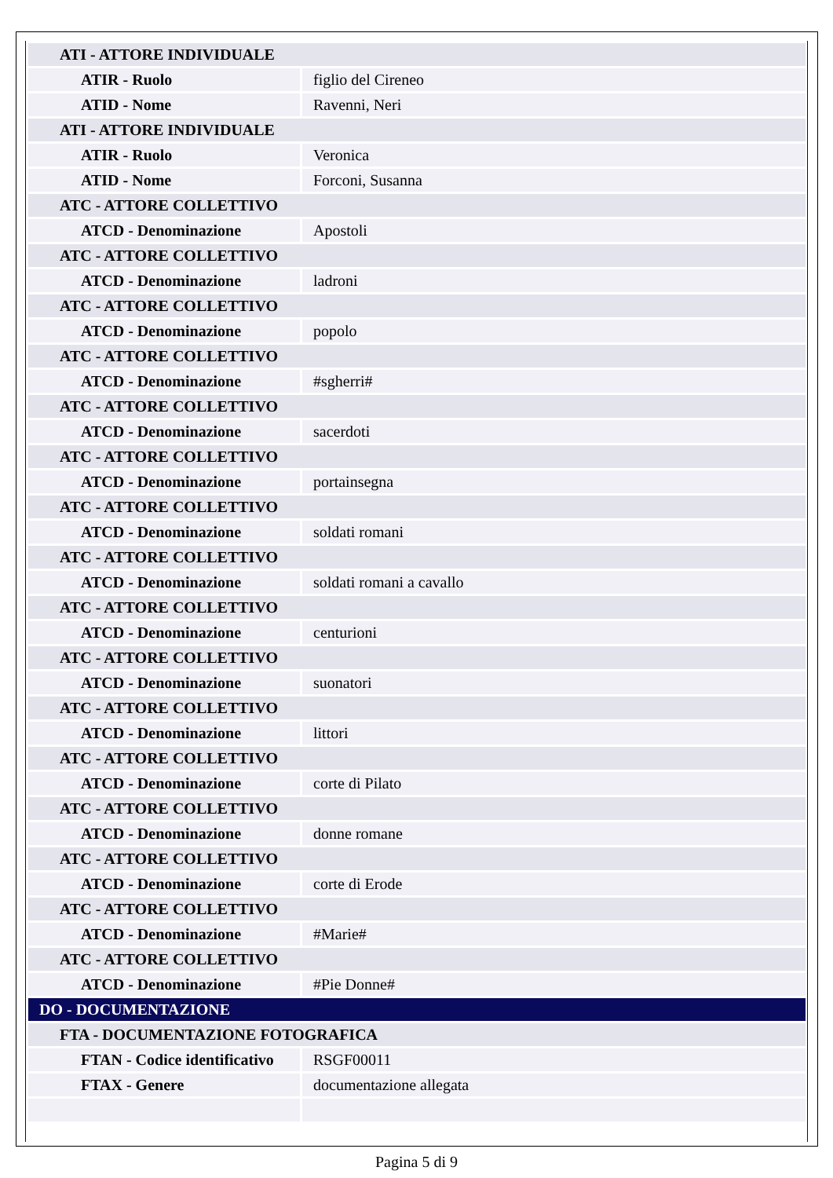| ATI - ATTORE INDIVIDUALE | |
| ATIR - Ruolo | figlio del Cireneo |
| ATID - Nome | Ravenni, Neri |
| ATI - ATTORE INDIVIDUALE | |
| ATIR - Ruolo | Veronica |
| ATID - Nome | Forconi, Susanna |
| ATC - ATTORE COLLETTIVO | |
| ATCD - Denominazione | Apostoli |
| ATC - ATTORE COLLETTIVO | |
| ATCD - Denominazione | ladroni |
| ATC - ATTORE COLLETTIVO | |
| ATCD - Denominazione | popolo |
| ATC - ATTORE COLLETTIVO | |
| ATCD - Denominazione | #sgherri# |
| ATC - ATTORE COLLETTIVO | |
| ATCD - Denominazione | sacerdoti |
| ATC - ATTORE COLLETTIVO | |
| ATCD - Denominazione | portainsegna |
| ATC - ATTORE COLLETTIVO | |
| ATCD - Denominazione | soldati romani |
| ATC - ATTORE COLLETTIVO | |
| ATCD - Denominazione | soldati romani a cavallo |
| ATC - ATTORE COLLETTIVO | |
| ATCD - Denominazione | centurioni |
| ATC - ATTORE COLLETTIVO | |
| ATCD - Denominazione | suonatori |
| ATC - ATTORE COLLETTIVO | |
| ATCD - Denominazione | littori |
| ATC - ATTORE COLLETTIVO | |
| ATCD - Denominazione | corte di Pilato |
| ATC - ATTORE COLLETTIVO | |
| ATCD - Denominazione | donne romane |
| ATC - ATTORE COLLETTIVO | |
| ATCD - Denominazione | corte di Erode |
| ATC - ATTORE COLLETTIVO | |
| ATCD - Denominazione | #Marie# |
| ATC - ATTORE COLLETTIVO | |
| ATCD - Denominazione | #Pie Donne# |
| DO - DOCUMENTAZIONE | |
| FTA - DOCUMENTAZIONE FOTOGRAFICA | |
| FTAN - Codice identificativo | RSGF00011 |
| FTAX - Genere | documentazione allegata |
Pagina 5 di 9